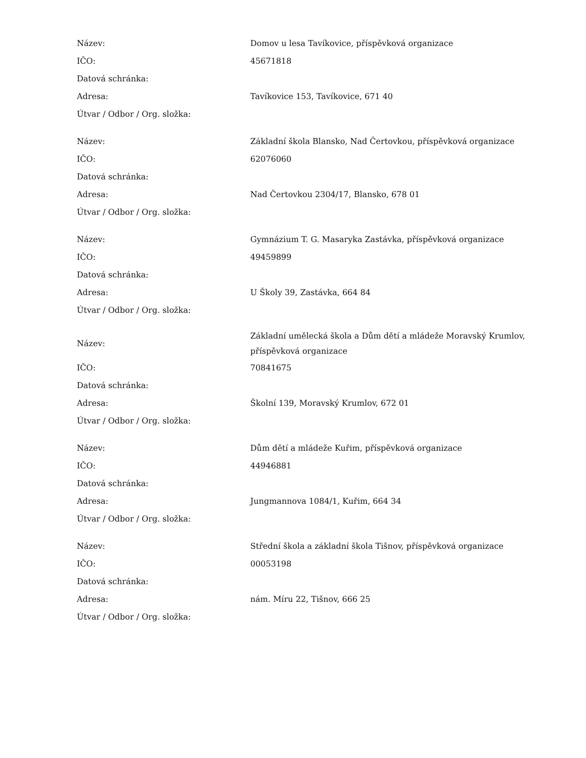| Název: | Domov u lesa Tavíkovice, příspěvková organizace |
| IČO: | 45671818 |
| Datová schránka: | |
| Adresa: | Tavíkovice 153, Tavíkovice, 671 40 |
| Útvar / Odbor / Org. složka: | |
| Název: | Základní škola Blansko, Nad Čertovkou, příspěvková organizace |
| IČO: | 62076060 |
| Datová schránka: | |
| Adresa: | Nad Čertovkou 2304/17, Blansko, 678 01 |
| Útvar / Odbor / Org. složka: | |
| Název: | Gymnázium T. G. Masaryka Zastávka, příspěvková organizace |
| IČO: | 49459899 |
| Datová schránka: | |
| Adresa: | U Školy 39, Zastávka, 664 84 |
| Útvar / Odbor / Org. složka: | |
| Název: | Základní umělecká škola a Dům dětí a mládeže Moravský Krumlov, příspěvková organizace |
| IČO: | 70841675 |
| Datová schránka: | |
| Adresa: | Školní 139, Moravský Krumlov, 672 01 |
| Útvar / Odbor / Org. složka: | |
| Název: | Dům dětí a mládeže Kuřim, příspěvková organizace |
| IČO: | 44946881 |
| Datová schránka: | |
| Adresa: | Jungmannova 1084/1, Kuřim, 664 34 |
| Útvar / Odbor / Org. složka: | |
| Název: | Střední škola a základní škola Tišnov, příspěvková organizace |
| IČO: | 00053198 |
| Datová schránka: | |
| Adresa: | nám. Míru 22, Tišnov, 666 25 |
| Útvar / Odbor / Org. složka: | |